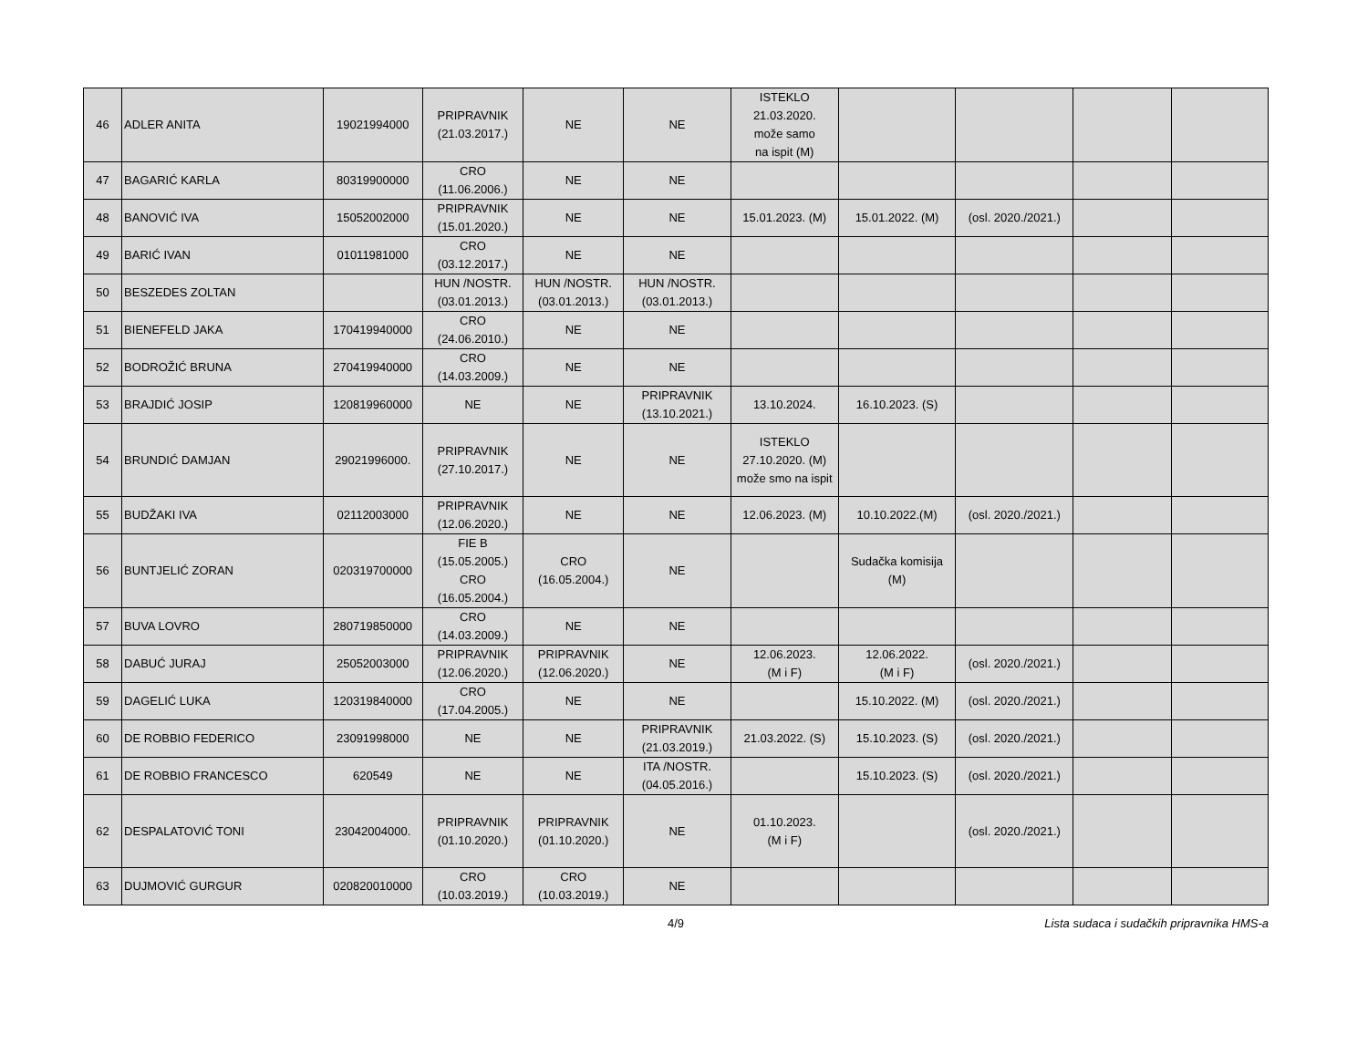| 46 | ADLER ANITA | 19021994000 | PRIPRAVNIK (21.03.2017.) | NE | NE | ISTEKLO 21.03.2020. može samo na ispit (M) | | | | |
| 47 | BAGARIĆ KARLA | 80319900000 | CRO (11.06.2006.) | NE | NE | | | | | |
| 48 | BANOVIĆ IVA | 15052002000 | PRIPRAVNIK (15.01.2020.) | NE | NE | 15.01.2023. (M) | 15.01.2022. (M) | (osl. 2020./2021.) | | |
| 49 | BARIĆ IVAN | 01011981000 | CRO (03.12.2017.) | NE | NE | | | | | |
| 50 | BESZEDES ZOLTAN | | HUN /NOSTR. (03.01.2013.) | HUN /NOSTR. (03.01.2013.) | HUN /NOSTR. (03.01.2013.) | | | | | |
| 51 | BIENEFELD JAKA | 170419940000 | CRO (24.06.2010.) | NE | NE | | | | | |
| 52 | BODROŽIĆ BRUNA | 270419940000 | CRO (14.03.2009.) | NE | NE | | | | | |
| 53 | BRAJDIĆ JOSIP | 120819960000 | NE | NE | PRIPRAVNIK (13.10.2021.) | 13.10.2024. | 16.10.2023. (S) | | | |
| 54 | BRUNDIĆ DAMJAN | 29021996000. | PRIPRAVNIK (27.10.2017.) | NE | NE | ISTEKLO 27.10.2020. (M) može smo na ispit | | | | |
| 55 | BUDŽAKI IVA | 02112003000 | PRIPRAVNIK (12.06.2020.) | NE | NE | 12.06.2023. (M) | 10.10.2022.(M) | (osl. 2020./2021.) | | |
| 56 | BUNTJELIĆ ZORAN | 020319700000 | FIE B (15.05.2005.) CRO (16.05.2004.) | CRO (16.05.2004.) | NE | | Sudačka komisija (M) | | | |
| 57 | BUVA LOVRO | 280719850000 | CRO (14.03.2009.) | NE | NE | | | | | |
| 58 | DABUĆ JURAJ | 25052003000 | PRIPRAVNIK (12.06.2020.) | PRIPRAVNIK (12.06.2020.) | NE | 12.06.2023. (M i F) | 12.06.2022. (M i F) | (osl. 2020./2021.) | | |
| 59 | DAGELIĆ LUKA | 120319840000 | CRO (17.04.2005.) | NE | NE | | 15.10.2022. (M) | (osl. 2020./2021.) | | |
| 60 | DE ROBBIO FEDERICO | 23091998000 | NE | NE | PRIPRAVNIK (21.03.2019.) | 21.03.2022. (S) | 15.10.2023. (S) | (osl. 2020./2021.) | | |
| 61 | DE ROBBIO FRANCESCO | 620549 | NE | NE | ITA /NOSTR. (04.05.2016.) | | 15.10.2023. (S) | (osl. 2020./2021.) | | |
| 62 | DESPALATOVIĆ TONI | 23042004000. | PRIPRAVNIK (01.10.2020.) | PRIPRAVNIK (01.10.2020.) | NE | 01.10.2023. (M i F) | | (osl. 2020./2021.) | | |
| 63 | DUJMOVIĆ GURGUR | 020820010000 | CRO (10.03.2019.) | CRO (10.03.2019.) | NE | | | | | |
4/9 Lista sudaca i sudačkih pripravnika HMS-a